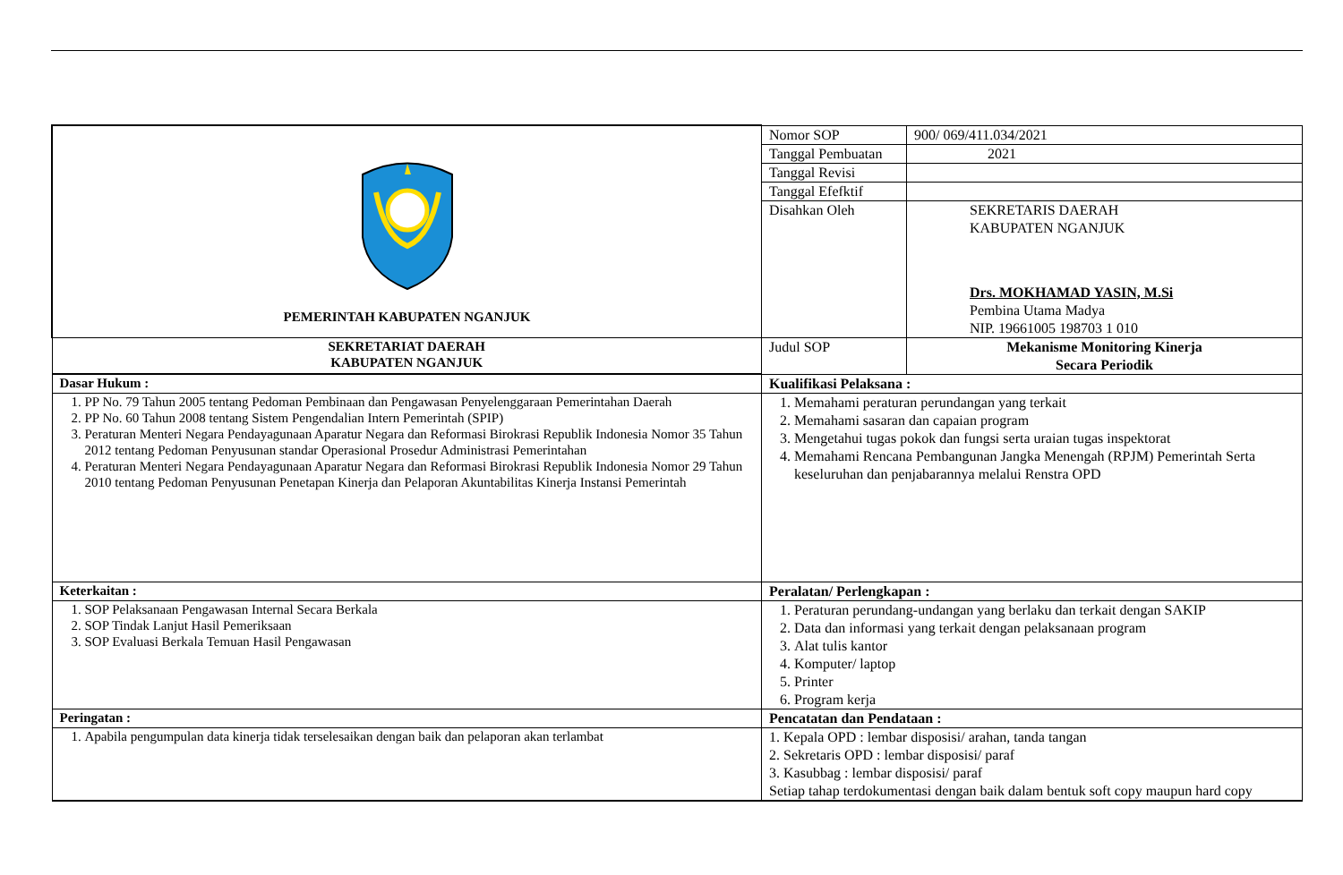| PEMERINTAH KABUPATEN NGANJUK | Nomor SOP | 900/ 069/411.034/2021 |
| | Tanggal Pembuatan | 2021 |
| | Tanggal Revisi | |
| | Tanggal Efefktif | |
| | Disahkan Oleh | SEKRETARIS DAERAH KABUPATEN NGANJUK Drs. MOKHAMAD YASIN, M.Si Pembina Utama Madya NIP. 19661005 198703 1 010 |
| SEKRETARIAT DAERAH KABUPATEN NGANJUK | Judul SOP | Mekanisme Monitoring Kinerja Secara Periodik |
| Dasar Hukum : | Kualifikasi Pelaksana : | |
| 1. PP No. 79 Tahun 2005 tentang Pedoman Pembinaan dan Pengawasan Penyelenggaraan Pemerintahan Daerah 2. PP No. 60 Tahun 2008 tentang Sistem Pengendalian Intern Pemerintah (SPIP) 3. Peraturan Menteri Negara Pendayagunaan Aparatur Negara dan Reformasi Birokrasi Republik Indonesia Nomor 35 Tahun 2012 tentang Pedoman Penyusunan standar Operasional Prosedur Administrasi Pemerintahan 4. Peraturan Menteri Negara Pendayagunaan Aparatur Negara dan Reformasi Birokrasi Republik Indonesia Nomor 29 Tahun 2010 tentang Pedoman Penyusunan Penetapan Kinerja dan Pelaporan Akuntabilitas Kinerja Instansi Pemerintah | 1. Memahami peraturan perundangan yang terkait 2. Memahami sasaran dan capaian program 3. Mengetahui tugas pokok dan fungsi serta uraian tugas inspektorat 4. Memahami Rencana Pembangunan Jangka Menengah (RPJM) Pemerintah Serta keseluruhan dan penjabarannya melalui Renstra OPD | |
| Keterkaitan : | Peralatan/ Perlengkapan : | |
| 1. SOP Pelaksanaan Pengawasan Internal Secara Berkala 2. SOP Tindak Lanjut Hasil Pemeriksaan 3. SOP Evaluasi Berkala Temuan Hasil Pengawasan | 1. Peraturan perundang-undangan yang berlaku dan terkait dengan SAKIP 2. Data dan informasi yang terkait dengan pelaksanaan program 3. Alat tulis kantor 4. Komputer/ laptop 5. Printer 6. Program kerja | |
| Peringatan : | Pencatatan dan Pendataan : | |
| 1. Apabila pengumpulan data kinerja tidak terselesaikan dengan baik dan pelaporan akan terlambat | 1. Kepala OPD : lembar disposisi/ arahan, tanda tangan 2. Sekretaris OPD : lembar disposisi/ paraf 3. Kasubbag : lembar disposisi/ paraf Setiap tahap terdokumentasi dengan baik dalam bentuk soft copy maupun hard copy | |